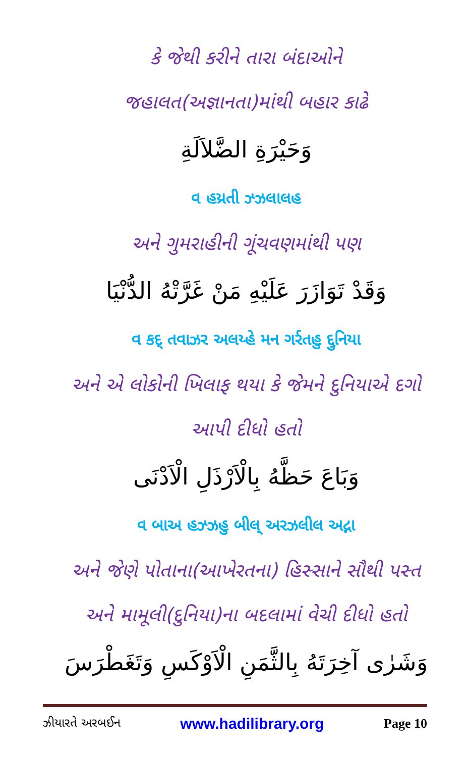કે જેથી કરીને તારા બંદાઓને
જહાલત(અજ્ઞાનતા)માંથી બહાર કાઢે
وَحَيْرَةِ الضَّلاَلَةِ
વ હય્રતી ઝ્ઝલાલહ
અને ગુમરાહીની ગૂંચવણમાંથી પણ
وَقَدْ تَوَازَرَ عَلَيْهِ مَنْ غَرَّتْهُ الدُّنْيَا
વ કદ્ તવાઝર અલય્હે મન ગર્રતહુ દ્દુનિયા
અને એ લોકોની ખિલાફ થયા કે જેમને દુનિયાએ દગો
આપી દીધો હતો
وَبَاعَ حَظَّهُ بِالْاَرْذَلِ الْاَدْنَى
વ બાઅ હઝ્ઝહુ બીલ્ અરઝલીલ અદ્ના
અને જેણે પોતાના(આખેરતના) હિસ્સાને સૌથી પસ્ત
અને મામૂલી(દુનિયા)ના બદલામાં વેચી દીધો હતો
وَشَرٰى آخِرَتَهُ بِالثَّمَنِ الْاَوْكَسِ وَتَغَطْرَسَ
ઝીયારતે અરબઈન www.hadilibrary.org Page 10